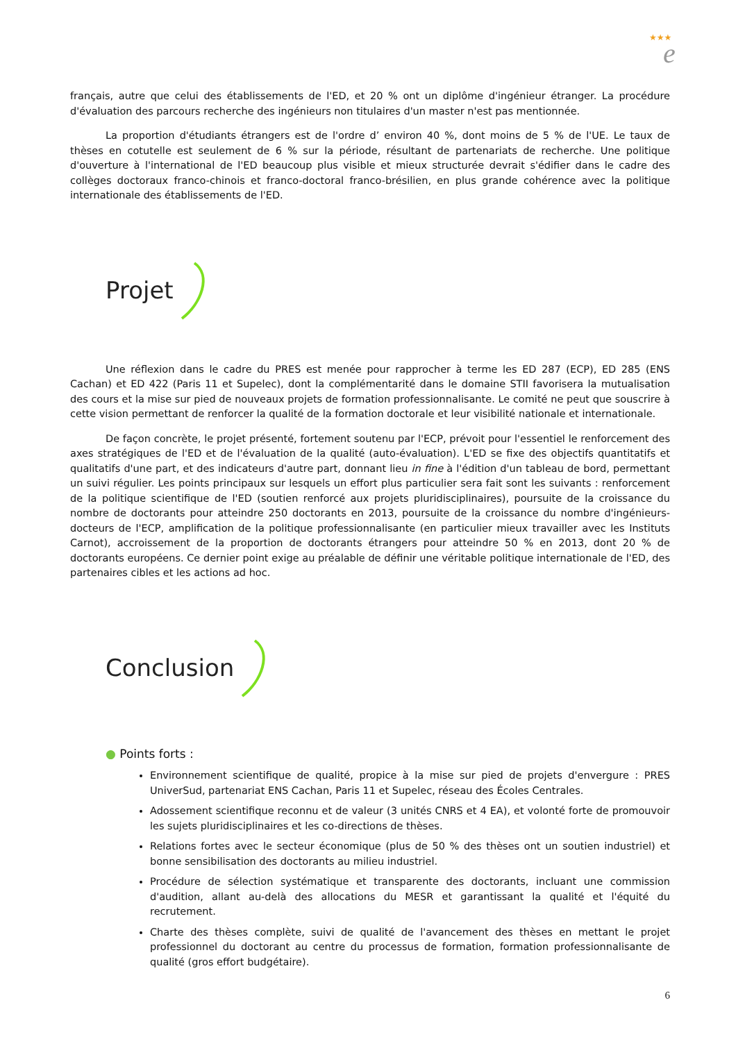★★★
e
français, autre que celui des établissements de l'ED, et 20 % ont un diplôme d'ingénieur étranger. La procédure d'évaluation des parcours recherche des ingénieurs non titulaires d'un master n'est pas mentionnée.
La proportion d'étudiants étrangers est de l'ordre d’ environ 40 %, dont moins de 5 % de l'UE. Le taux de thèses en cotutelle est seulement de 6 % sur la période, résultant de partenariats de recherche. Une politique d'ouverture à l'international de l'ED beaucoup plus visible et mieux structurée devrait s'édifier dans le cadre des collèges doctoraux franco-chinois et franco-doctoral franco-brésilien, en plus grande cohérence avec la politique internationale des établissements de l'ED.
Projet
Une réflexion dans le cadre du PRES est menée pour rapprocher à terme les ED 287 (ECP), ED 285 (ENS Cachan) et ED 422 (Paris 11 et Supelec), dont la complémentarité dans le domaine STII favorisera la mutualisation des cours et la mise sur pied de nouveaux projets de formation professionnalisante. Le comité ne peut que souscrire à cette vision permettant de renforcer la qualité de la formation doctorale et leur visibilité nationale et internationale.
De façon concrète, le projet présenté, fortement soutenu par l'ECP, prévoit pour l'essentiel le renforcement des axes stratégiques de l'ED et de l'évaluation de la qualité (auto-évaluation). L'ED se fixe des objectifs quantitatifs et qualitatifs d'une part, et des indicateurs d'autre part, donnant lieu in fine à l'édition d'un tableau de bord, permettant un suivi régulier. Les points principaux sur lesquels un effort plus particulier sera fait sont les suivants : renforcement de la politique scientifique de l'ED (soutien renforcé aux projets pluridisciplinaires), poursuite de la croissance du nombre de doctorants pour atteindre 250 doctorants en 2013, poursuite de la croissance du nombre d'ingénieurs-docteurs de l'ECP, amplification de la politique professionnalisante (en particulier mieux travailler avec les Instituts Carnot), accroissement de la proportion de doctorants étrangers pour atteindre 50 % en 2013, dont 20 % de doctorants européens. Ce dernier point exige au préalable de définir une véritable politique internationale de l'ED, des partenaires cibles et les actions ad hoc.
Conclusion
● Points forts :
Environnement scientifique de qualité, propice à la mise sur pied de projets d'envergure : PRES UniverSud, partenariat ENS Cachan, Paris 11 et Supelec, réseau des Écoles Centrales.
Adossement scientifique reconnu et de valeur (3 unités CNRS et 4 EA), et volonté forte de promouvoir les sujets pluridisciplinaires et les co-directions de thèses.
Relations fortes avec le secteur économique (plus de 50 % des thèses ont un soutien industriel) et bonne sensibilisation des doctorants au milieu industriel.
Procédure de sélection systématique et transparente des doctorants, incluant une commission d'audition, allant au-delà des allocations du MESR et garantissant la qualité et l'équité du recrutement.
Charte des thèses complète, suivi de qualité de l'avancement des thèses en mettant le projet professionnel du doctorant au centre du processus de formation, formation professionnalisante de qualité (gros effort budgétaire).
6